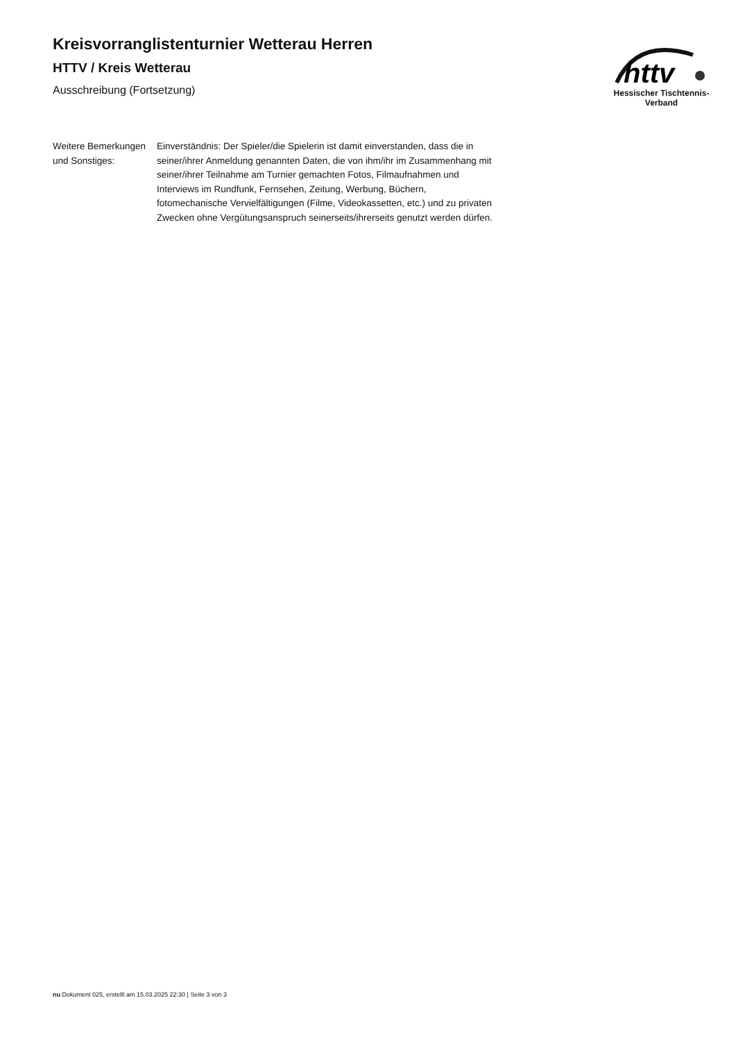Kreisvorranglistenturnier Wetterau Herren
HTTV / Kreis Wetterau
Ausschreibung (Fortsetzung)
httv
Hessischer Tischtennis-Verband
Weitere Bemerkungen und Sonstiges:
Einverständnis: Der Spieler/die Spielerin ist damit einverstanden, dass die in seiner/ihrer Anmeldung genannten Daten, die von ihm/ihr im Zusammenhang mit seiner/ihrer Teilnahme am Turnier gemachten Fotos, Filmaufnahmen und Interviews im Rundfunk, Fernsehen, Zeitung, Werbung, Büchern, fotomechanische Vervielfältigungen (Filme, Videokassetten, etc.) und zu privaten Zwecken ohne Vergütungsanspruch seinerseits/ihrerseits genutzt werden dürfen.
nu.Dokument 025, erstellt am 15.03.2025 22:30 | Seite 3 von 3